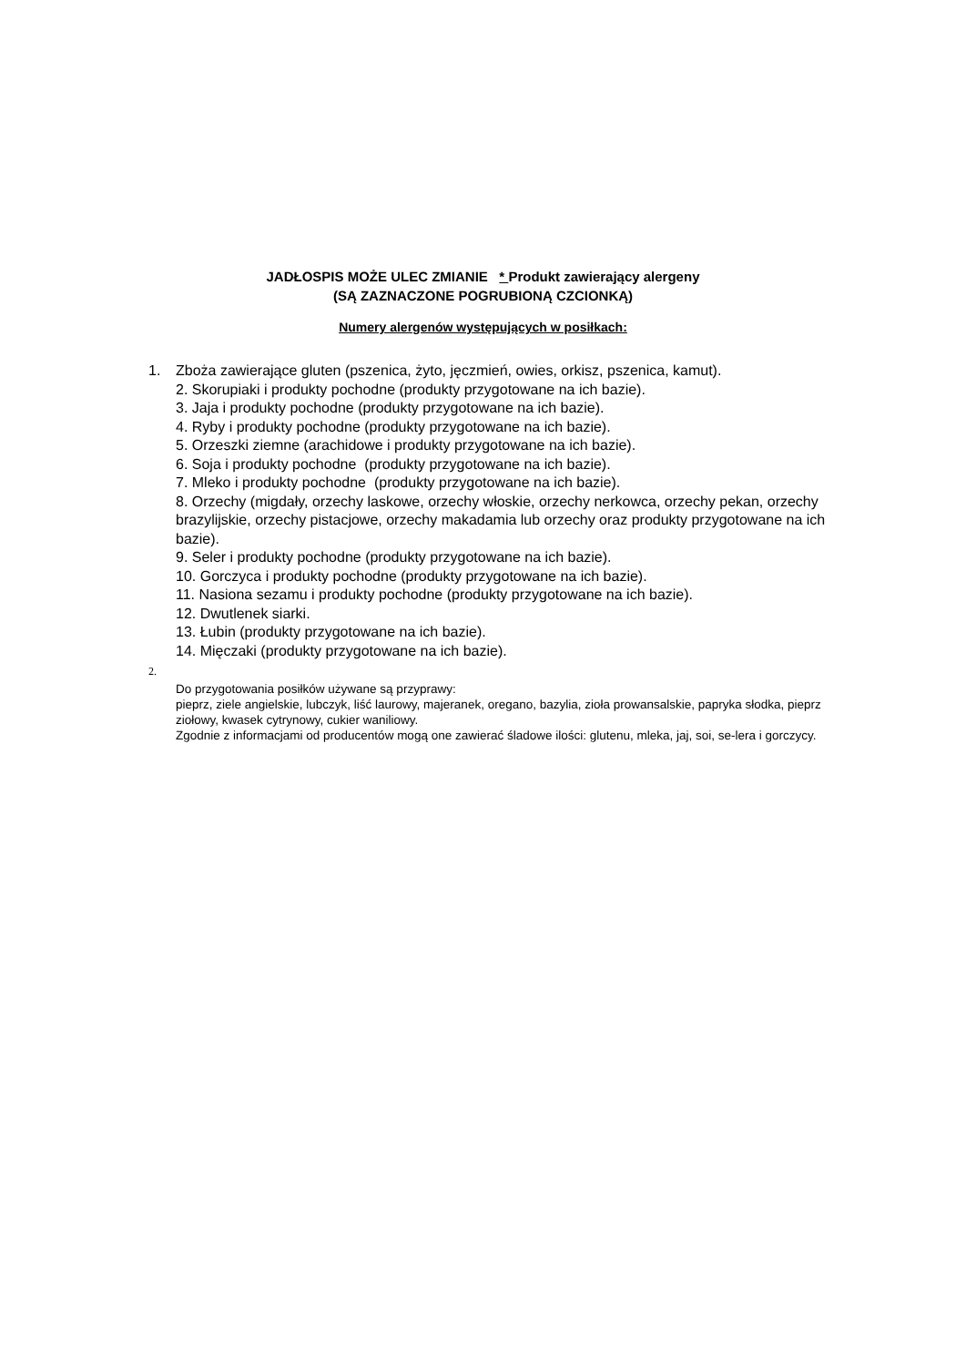JADŁOSPIS MOŻE ULEC ZMIANIE * Produkt zawierający alergeny
(SĄ ZAZNACZONE POGRUBIONĄ CZCIONKĄ)
Numery alergenów występujących w posiłkach:
1. Zboża zawierające gluten (pszenica, żyto, jęczmień, owies, orkisz, pszenica, kamut).
2. Skorupiaki i produkty pochodne (produkty przygotowane na ich bazie).
3. Jaja i produkty pochodne (produkty przygotowane na ich bazie).
4. Ryby i produkty pochodne (produkty przygotowane na ich bazie).
5. Orzeszki ziemne (arachidowe i produkty przygotowane na ich bazie).
6. Soja i produkty pochodne (produkty przygotowane na ich bazie).
7. Mleko i produkty pochodne (produkty przygotowane na ich bazie).
8. Orzechy (migdały, orzechy laskowe, orzechy włoskie, orzechy nerkowca, orzechy pekan, orzechy brazylijskie, orzechy pistacjowe, orzechy makadamia lub orzechy oraz produkty przygotowane na ich bazie).
9. Seler i produkty pochodne (produkty przygotowane na ich bazie).
10. Gorczyca i produkty pochodne (produkty przygotowane na ich bazie).
11. Nasiona sezamu i produkty pochodne (produkty przygotowane na ich bazie).
12. Dwutlenek siarki.
13. Łubin (produkty przygotowane na ich bazie).
14. Mięczaki (produkty przygotowane na ich bazie).
2.
Do przygotowania posiłków używane są przyprawy:
pieprz, ziele angielskie, lubczyk, liść laurowy, majeranek, oregano, bazylia, zioła prowansalskie, papryka słodka, pieprz ziołowy, kwasek cytrynowy, cukier waniliowy.
Zgodnie z informacjami od producentów mogą one zawierać śladowe ilości: glutenu, mleka, jaj, soi, se-lera i gorczycy.